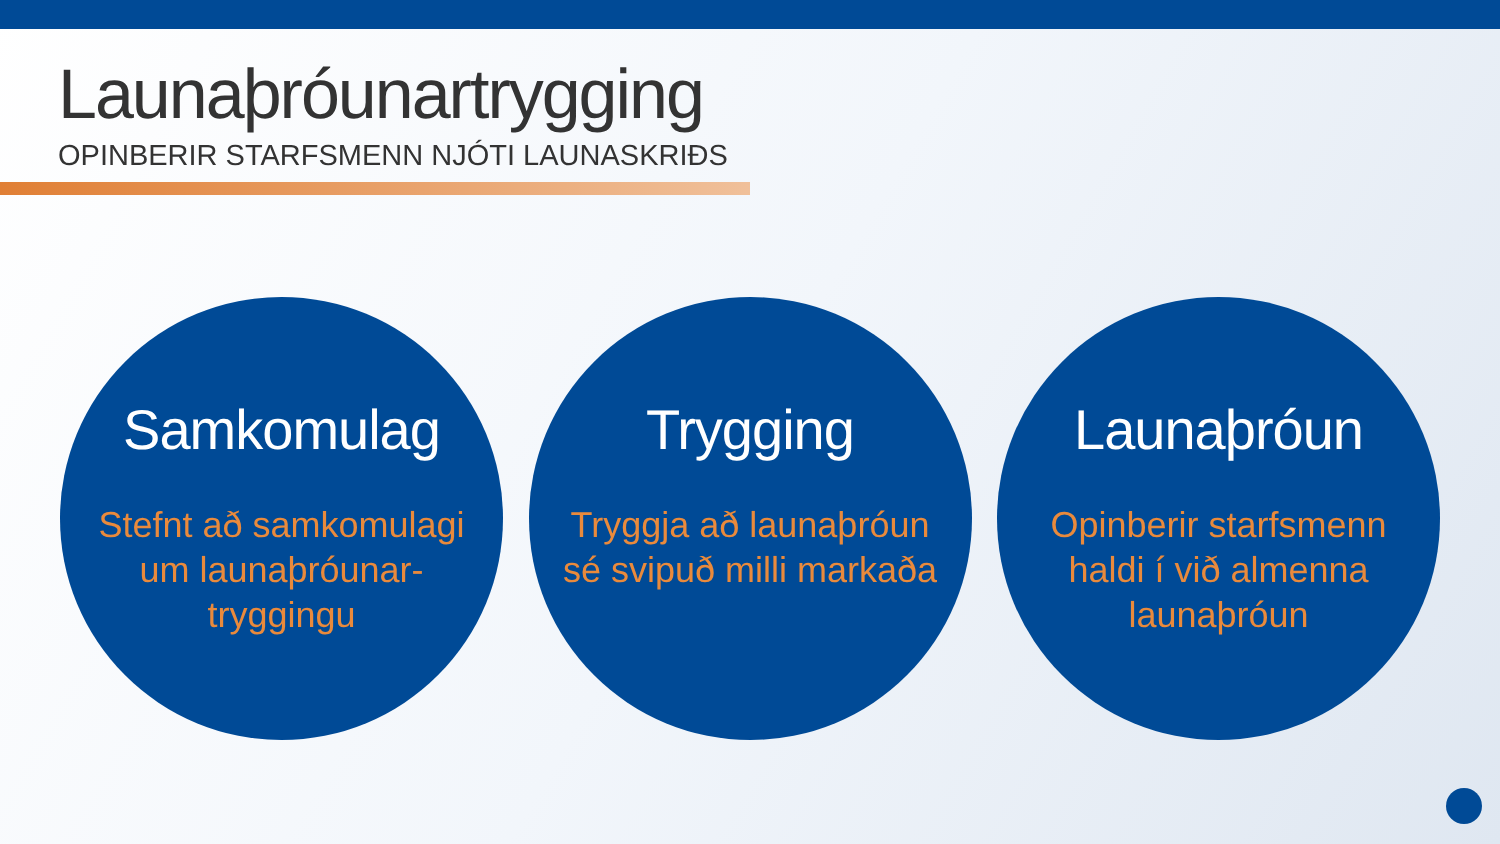Launaþróunartrygging
OPINBERIR STARFSMENN NJÓTI LAUNASKRIÐS
Samkomulag
Stefnt að samkomulagi um launaþróunar-tryggingu
Trygging
Tryggja að launaþróun sé svipuð milli markaða
Launaþróun
Opinberir starfsmenn haldi í við almenna launaþróun